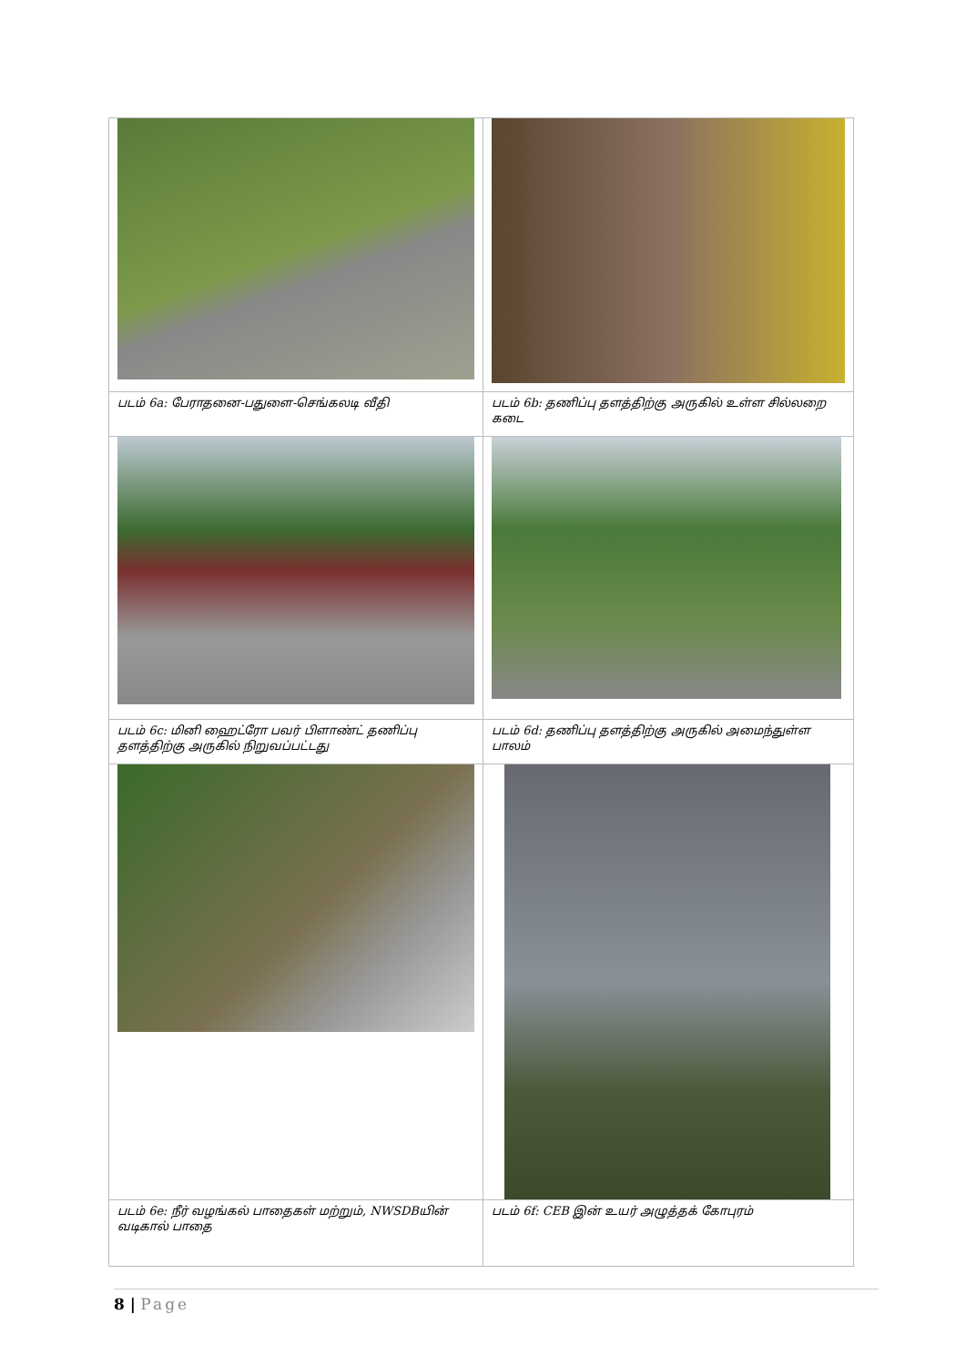| படம் 6a: பேராதனை-பதுளை-செங்கலடி வீதி | படம் 6b: தணிப்பு தளத்திற்கு அருகில் உள்ள சில்லறை கடை |
| படம் 6c: மினி ஹைட்ரோ பவர் பிளாண்ட் தணிப்பு தளத்திற்கு அருகில் நிறுவப்பட்டது | படம் 6d: தணிப்பு தளத்திற்கு அருகில் அமைந்துள்ள பாலம் |
| படம் 6e: நீர் வழங்கல் பாதைகள் மற்றும், NWSDBயின் வடிகால் பாதை | படம் 6f: CEB இன் உயர் அழுத்தக் கோபுரம் |
8 | Page